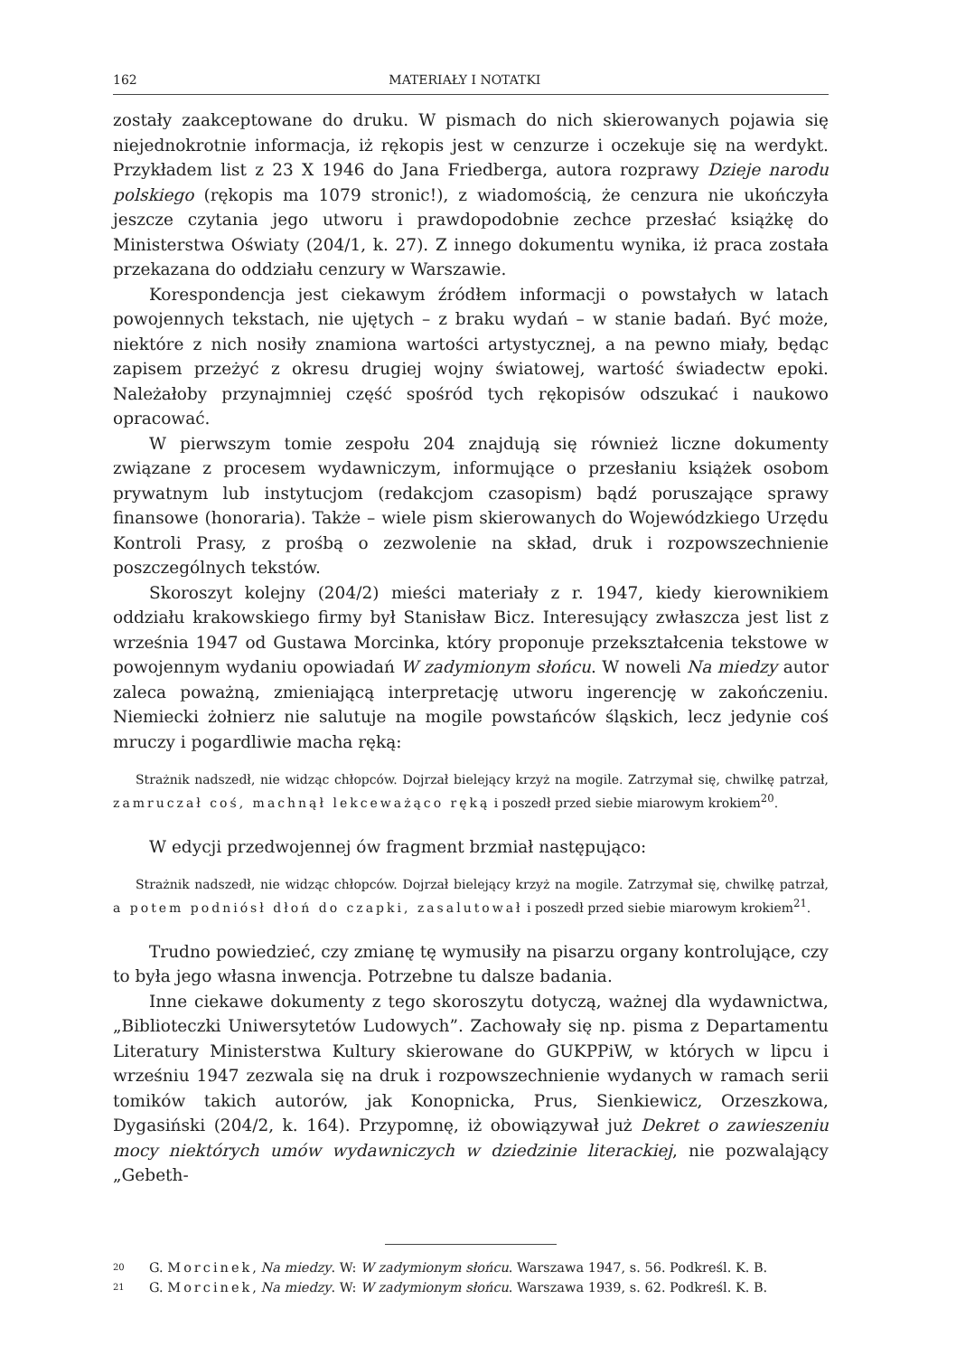162 MATERIAŁY I NOTATKI
zostały zaakceptowane do druku. W pismach do nich skierowanych pojawia się niejednokrotnie informacja, iż rękopis jest w cenzurze i oczekuje się na werdykt. Przykładem list z 23 X 1946 do Jana Friedberga, autora rozprawy Dzieje narodu polskiego (rękopis ma 1079 stronic!), z wiadomością, że cenzura nie ukończyła jeszcze czytania jego utworu i prawdopodobnie zechce przesłać książkę do Ministerstwa Oświaty (204/1, k. 27). Z innego dokumentu wynika, iż praca została przekazana do oddziału cenzury w Warszawie.
Korespondencja jest ciekawym źródłem informacji o powstałych w latach powojennych tekstach, nie ujętych – z braku wydań – w stanie badań. Być może, niektóre z nich nosiły znamiona wartości artystycznej, a na pewno miały, będąc zapisem przeżyć z okresu drugiej wojny światowej, wartość świadectw epoki. Należałoby przynajmniej część spośród tych rękopisów odszukać i naukowo opracować.
W pierwszym tomie zespołu 204 znajdują się również liczne dokumenty związane z procesem wydawniczym, informujące o przesłaniu książek osobom prywatnym lub instytucjom (redakcjom czasopism) bądź poruszające sprawy finansowe (honoraria). Także – wiele pism skierowanych do Wojewódzkiego Urzędu Kontroli Prasy, z prośbą o zezwolenie na skład, druk i rozpowszechnienie poszczególnych tekstów.
Skoroszyt kolejny (204/2) mieści materiały z r. 1947, kiedy kierownikiem oddziału krakowskiego firmy był Stanisław Bicz. Interesujący zwłaszcza jest list z września 1947 od Gustawa Morcinka, który proponuje przekształcenia tekstowe w powojennym wydaniu opowiadań W zadymionym słońcu. W noweli Na miedzy autor zaleca poważną, zmieniającą interpretację utworu ingerencję w zakończeniu. Niemiecki żołnierz nie salutuje na mogile powstańców śląskich, lecz jedynie coś mruczy i pogardliwie macha ręką:
Strażnik nadszedł, nie widząc chłopców. Dojrzał bielejący krzyż na mogile. Zatrzymał się, chwilkę patrzał, zamruczał coś, machnął lekceważąco ręką i poszedł przed siebie miarowym krokiem<sup>20</sup>.
W edycji przedwojennej ów fragment brzmiał następująco:
Strażnik nadszedł, nie widząc chłopców. Dojrzał bielejący krzyż na mogile. Zatrzymał się, chwilkę patrzał, a potem podniósł dłoń do czapki, zasalutował i poszedł przed siebie miarowym krokiem<sup>21</sup>.
Trudno powiedzieć, czy zmianę tę wymusiły na pisarzu organy kontrolujące, czy to była jego własna inwencja. Potrzebne tu dalsze badania.
Inne ciekawe dokumenty z tego skoroszytu dotyczą, ważnej dla wydawnictwa, „Biblioteczki Uniwersytetów Ludowych”. Zachowały się np. pisma z Departamentu Literatury Ministerstwa Kultury skierowane do GUKPPiW, w których w lipcu i wrześniu 1947 zezwala się na druk i rozpowszechnienie wydanych w ramach serii tomików takich autorów, jak Konopnicka, Prus, Sienkiewicz, Orzeszkowa, Dygasiński (204/2, k. 164). Przypomnę, iż obowiązywał już Dekret o zawieszeniu mocy niektórych umów wydawniczych w dziedzinie literackiej, nie pozwalający „Gebeth-
<sup>20</sup> G. Morcinek, Na miedzy. W: W zadymionym słońcu. Warszawa 1947, s. 56. Podkreśl. K. B.
<sup>21</sup> G. Morcinek, Na miedzy. W: W zadymionym słońcu. Warszawa 1939, s. 62. Podkreśl. K. B.